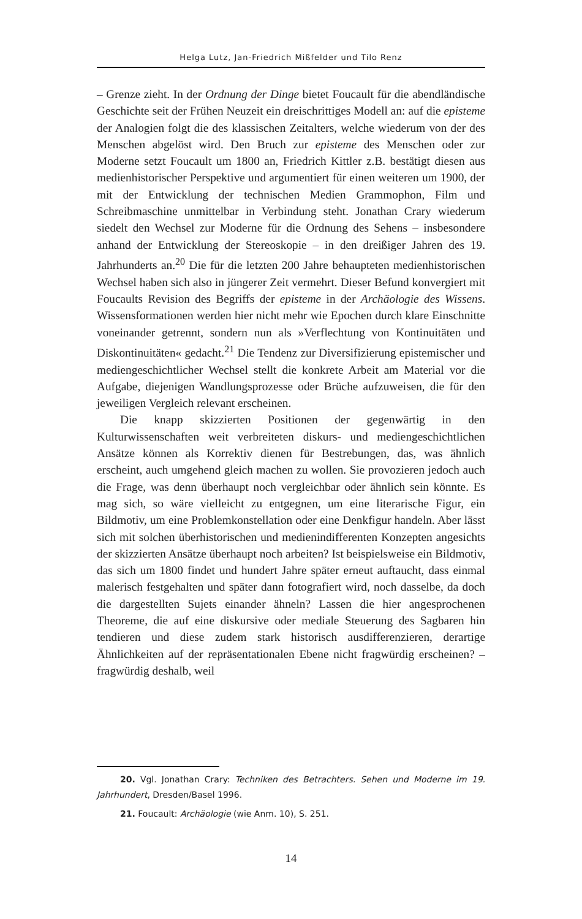Helga Lutz, Jan-Friedrich Mißfelder und Tilo Renz
– Grenze zieht. In der Ordnung der Dinge bietet Foucault für die abendländische Geschichte seit der Frühen Neuzeit ein dreischrittiges Modell an: auf die episteme der Analogien folgt die des klassischen Zeitalters, welche wiederum von der des Menschen abgelöst wird. Den Bruch zur episteme des Menschen oder zur Moderne setzt Foucault um 1800 an, Friedrich Kittler z.B. bestätigt diesen aus medienhistorischer Perspektive und argumentiert für einen weiteren um 1900, der mit der Entwicklung der technischen Medien Grammophon, Film und Schreibmaschine unmittelbar in Verbindung steht. Jonathan Crary wiederum siedelt den Wechsel zur Moderne für die Ordnung des Sehens – insbesondere anhand der Entwicklung der Stereoskopie – in den dreißiger Jahren des 19. Jahrhunderts an.<sup>20</sup> Die für die letzten 200 Jahre behaupteten medienhistorischen Wechsel haben sich also in jüngerer Zeit vermehrt. Dieser Befund konvergiert mit Foucaults Revision des Begriffs der episteme in der Archäologie des Wissens. Wissensformationen werden hier nicht mehr wie Epochen durch klare Einschnitte voneinander getrennt, sondern nun als »Verflechtung von Kontinuitäten und Diskontinuitäten« gedacht.<sup>21</sup> Die Tendenz zur Diversifizierung epistemischer und mediengeschichtlicher Wechsel stellt die konkrete Arbeit am Material vor die Aufgabe, diejenigen Wandlungsprozesse oder Brüche aufzuweisen, die für den jeweiligen Vergleich relevant erscheinen.
Die knapp skizzierten Positionen der gegenwärtig in den Kulturwissenschaften weit verbreiteten diskurs- und mediengeschichtlichen Ansätze können als Korrektiv dienen für Bestrebungen, das, was ähnlich erscheint, auch umgehend gleich machen zu wollen. Sie provozieren jedoch auch die Frage, was denn überhaupt noch vergleichbar oder ähnlich sein könnte. Es mag sich, so wäre vielleicht zu entgegnen, um eine literarische Figur, ein Bildmotiv, um eine Problemkonstellation oder eine Denkfigur handeln. Aber lässt sich mit solchen überhistorischen und medienindifferenten Konzepten angesichts der skizzierten Ansätze überhaupt noch arbeiten? Ist beispielsweise ein Bildmotiv, das sich um 1800 findet und hundert Jahre später erneut auftaucht, dass einmal malerisch festgehalten und später dann fotografiert wird, noch dasselbe, da doch die dargestellten Sujets einander ähneln? Lassen die hier angesprochenen Theoreme, die auf eine diskursive oder mediale Steuerung des Sagbaren hin tendieren und diese zudem stark historisch ausdifferenzieren, derartige Ähnlichkeiten auf der repräsentationalen Ebene nicht fragwürdig erscheinen? – fragwürdig deshalb, weil
20. Vgl. Jonathan Crary: Techniken des Betrachters. Sehen und Moderne im 19. Jahrhundert, Dresden/Basel 1996.
21. Foucault: Archäologie (wie Anm. 10), S. 251.
14